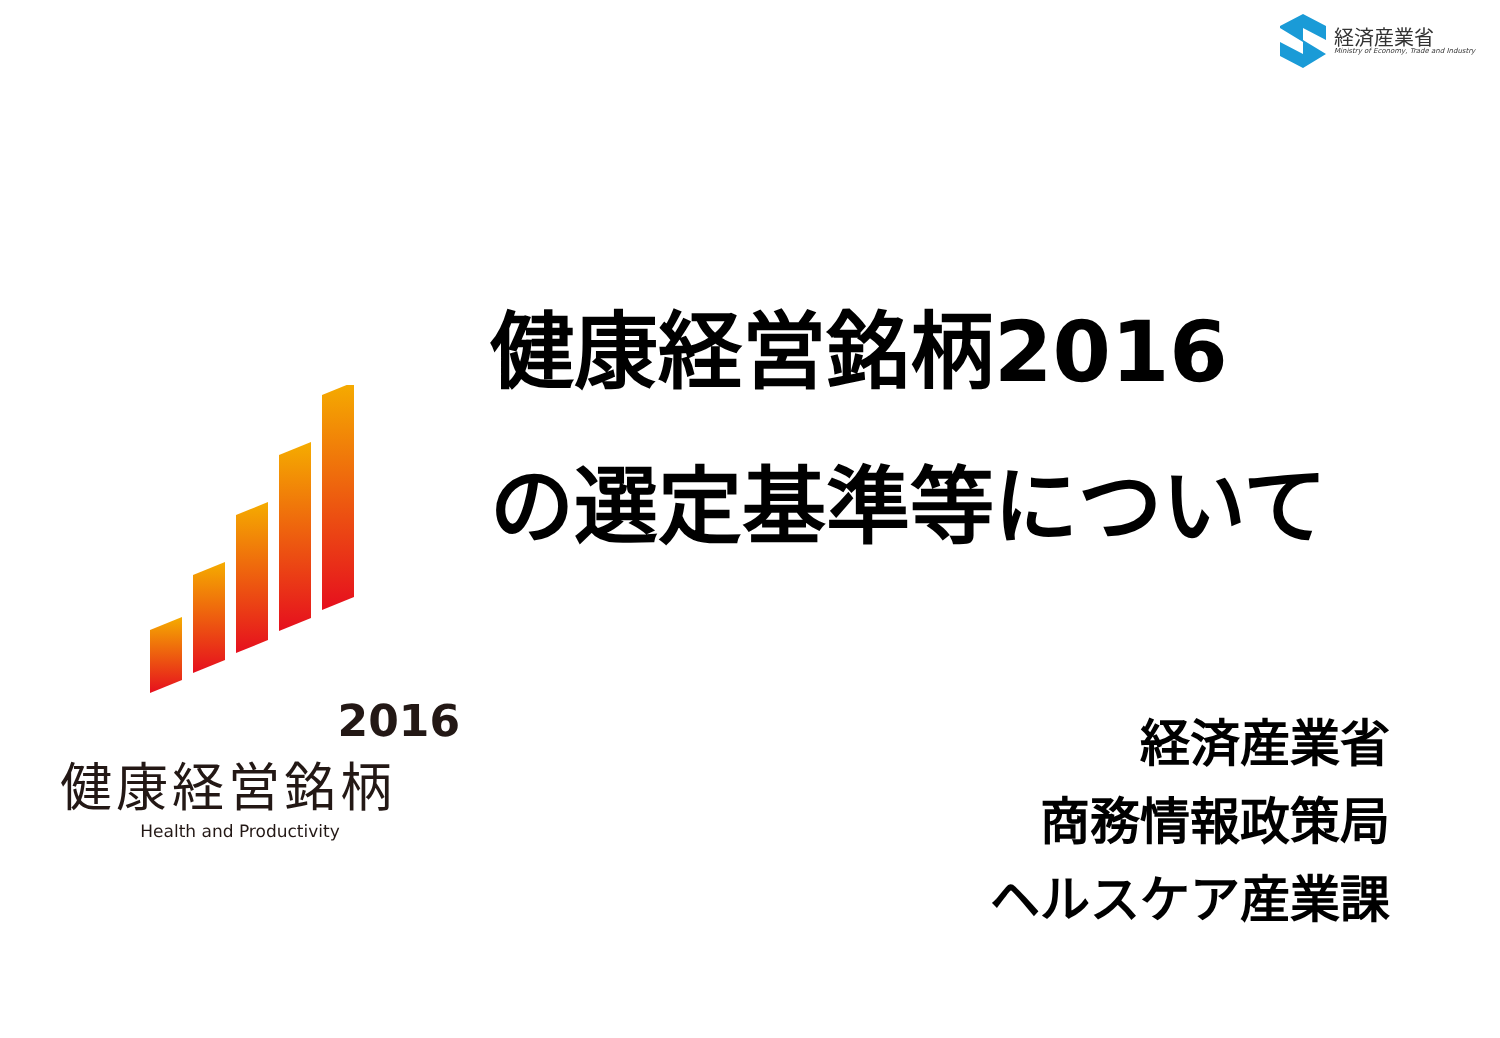経済産業省
Ministry of Economy, Trade and Industry
2016
健康経営銘柄
Health and Productivity
健康経営銘柄2016
の選定基準等について
経済産業省
商務情報政策局
ヘルスケア産業課